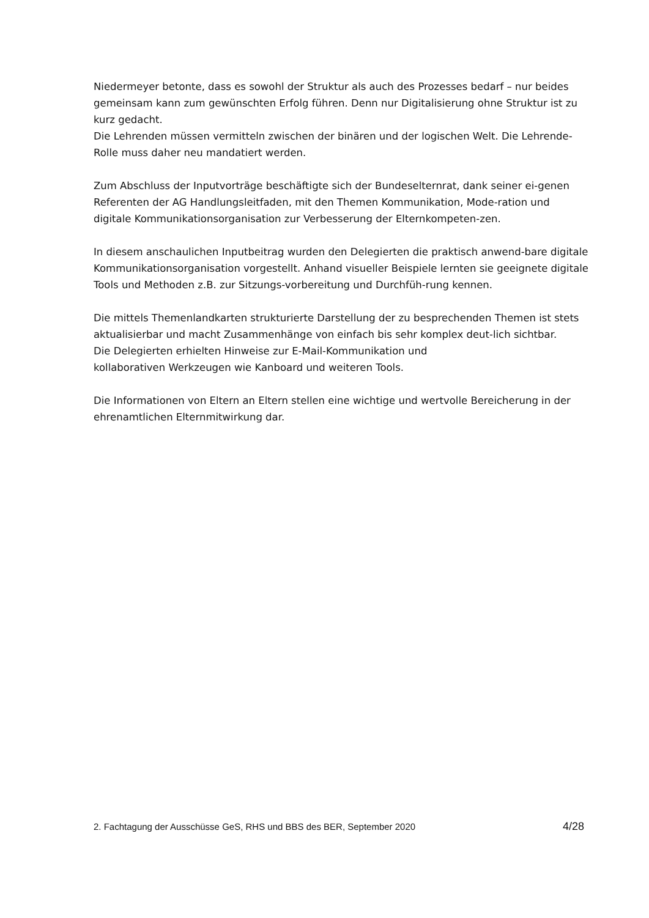Niedermeyer betonte, dass es sowohl der Struktur als auch des Prozesses bedarf – nur beides gemeinsam kann zum gewünschten Erfolg führen. Denn nur Digitalisierung ohne Struktur ist zu kurz gedacht.
Die Lehrenden müssen vermitteln zwischen der binären und der logischen Welt. Die Lehrende-Rolle muss daher neu mandatiert werden.
Zum Abschluss der Inputvorträge beschäftigte sich der Bundeselternrat, dank seiner ei-genen Referenten der AG Handlungsleitfaden, mit den Themen Kommunikation, Mode-ration und digitale Kommunikationsorganisation zur Verbesserung der Elternkompeten-zen.
In diesem anschaulichen Inputbeitrag wurden den Delegierten die praktisch anwend-bare digitale Kommunikationsorganisation vorgestellt. Anhand visueller Beispiele lernten sie geeignete digitale Tools und Methoden z.B. zur Sitzungs-vorbereitung und Durchfüh-rung kennen.
Die mittels Themenlandkarten strukturierte Darstellung der zu besprechenden Themen ist stets aktualisierbar und macht Zusammenhänge von einfach bis sehr komplex deut-lich sichtbar.
Die Delegierten erhielten Hinweise zur E-Mail-Kommunikation und
kollaborativen Werkzeugen wie Kanboard und weiteren Tools.
Die Informationen von Eltern an Eltern stellen eine wichtige und wertvolle Bereicherung in der ehrenamtlichen Elternmitwirkung dar.
2. Fachtagung der Ausschüsse GeS, RHS und BBS des BER, September 2020 4/28